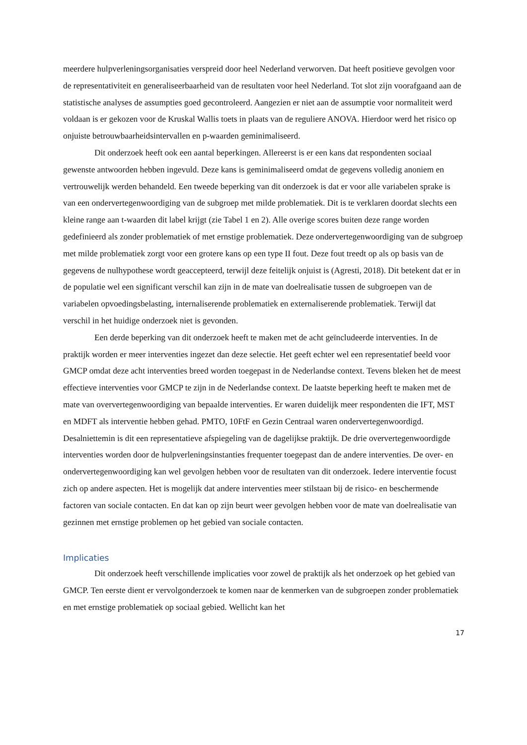meerdere hulpverleningsorganisaties verspreid door heel Nederland verworven. Dat heeft positieve gevolgen voor de representativiteit en generaliseerbaarheid van de resultaten voor heel Nederland. Tot slot zijn voorafgaand aan de statistische analyses de assumpties goed gecontroleerd. Aangezien er niet aan de assumptie voor normaliteit werd voldaan is er gekozen voor de Kruskal Wallis toets in plaats van de reguliere ANOVA. Hierdoor werd het risico op onjuiste betrouwbaarheidsintervallen en p-waarden geminimaliseerd.
Dit onderzoek heeft ook een aantal beperkingen. Allereerst is er een kans dat respondenten sociaal gewenste antwoorden hebben ingevuld. Deze kans is geminimaliseerd omdat de gegevens volledig anoniem en vertrouwelijk werden behandeld. Een tweede beperking van dit onderzoek is dat er voor alle variabelen sprake is van een ondervertegenwoordiging van de subgroep met milde problematiek. Dit is te verklaren doordat slechts een kleine range aan t-waarden dit label krijgt (zie Tabel 1 en 2). Alle overige scores buiten deze range worden gedefinieerd als zonder problematiek of met ernstige problematiek. Deze ondervertegenwoordiging van de subgroep met milde problematiek zorgt voor een grotere kans op een type II fout. Deze fout treedt op als op basis van de gegevens de nulhypothese wordt geaccepteerd, terwijl deze feitelijk onjuist is (Agresti, 2018). Dit betekent dat er in de populatie wel een significant verschil kan zijn in de mate van doelrealisatie tussen de subgroepen van de variabelen opvoedingsbelasting, internaliserende problematiek en externaliserende problematiek. Terwijl dat verschil in het huidige onderzoek niet is gevonden.
Een derde beperking van dit onderzoek heeft te maken met de acht geïncludeerde interventies. In de praktijk worden er meer interventies ingezet dan deze selectie. Het geeft echter wel een representatief beeld voor GMCP omdat deze acht interventies breed worden toegepast in de Nederlandse context. Tevens bleken het de meest effectieve interventies voor GMCP te zijn in de Nederlandse context. De laatste beperking heeft te maken met de mate van oververtegenwoordiging van bepaalde interventies. Er waren duidelijk meer respondenten die IFT, MST en MDFT als interventie hebben gehad. PMTO, 10FtF en Gezin Centraal waren ondervertegenwoordigd. Desalniettemin is dit een representatieve afspiegeling van de dagelijkse praktijk. De drie oververtegenwoordigde interventies worden door de hulpverleningsinstanties frequenter toegepast dan de andere interventies. De over- en ondervertegenwoordiging kan wel gevolgen hebben voor de resultaten van dit onderzoek. Iedere interventie focust zich op andere aspecten. Het is mogelijk dat andere interventies meer stilstaan bij de risico- en beschermende factoren van sociale contacten. En dat kan op zijn beurt weer gevolgen hebben voor de mate van doelrealisatie van gezinnen met ernstige problemen op het gebied van sociale contacten.
Implicaties
Dit onderzoek heeft verschillende implicaties voor zowel de praktijk als het onderzoek op het gebied van GMCP. Ten eerste dient er vervolgonderzoek te komen naar de kenmerken van de subgroepen zonder problematiek en met ernstige problematiek op sociaal gebied. Wellicht kan het
17